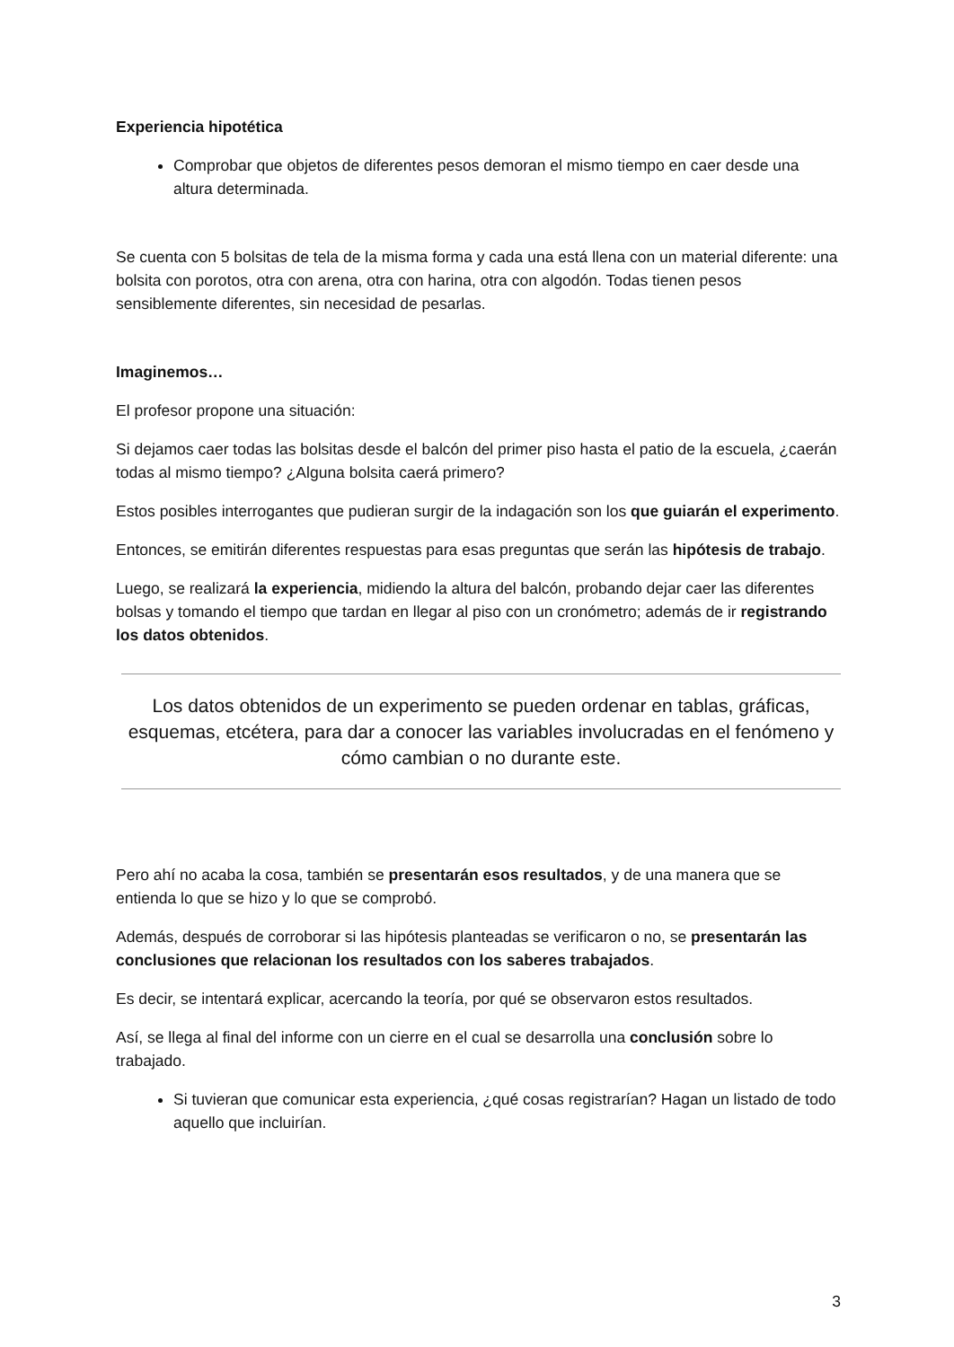Experiencia hipotética
Comprobar que objetos de diferentes pesos demoran el mismo tiempo en caer desde una altura determinada.
Se cuenta con 5 bolsitas de tela de la misma forma y cada una está llena con un material diferente: una bolsita con porotos, otra con arena, otra con harina, otra con algodón. Todas tienen pesos sensiblemente diferentes, sin necesidad de pesarlas.
Imaginemos…
El profesor propone una situación:
Si dejamos caer todas las bolsitas desde el balcón del primer piso hasta el patio de la escuela, ¿caerán todas al mismo tiempo? ¿Alguna bolsita caerá primero?
Estos posibles interrogantes que pudieran surgir de la indagación son los que guiarán el experimento.
Entonces, se emitirán diferentes respuestas para esas preguntas que serán las hipótesis de trabajo.
Luego, se realizará la experiencia, midiendo la altura del balcón, probando dejar caer las diferentes bolsas y tomando el tiempo que tardan en llegar al piso con un cronómetro; además de ir registrando los datos obtenidos.
Los datos obtenidos de un experimento se pueden ordenar en tablas, gráficas, esquemas, etcétera, para dar a conocer las variables involucradas en el fenómeno y cómo cambian o no durante este.
Pero ahí no acaba la cosa, también se presentarán esos resultados, y de una manera que se entienda lo que se hizo y lo que se comprobó.
Además, después de corroborar si las hipótesis planteadas se verificaron o no, se presentarán las conclusiones que relacionan los resultados con los saberes trabajados.
Es decir, se intentará explicar, acercando la teoría, por qué se observaron estos resultados.
Así, se llega al final del informe con un cierre en el cual se desarrolla una conclusión sobre lo trabajado.
Si tuvieran que comunicar esta experiencia, ¿qué cosas registrarían? Hagan un listado de todo aquello que incluirían.
3